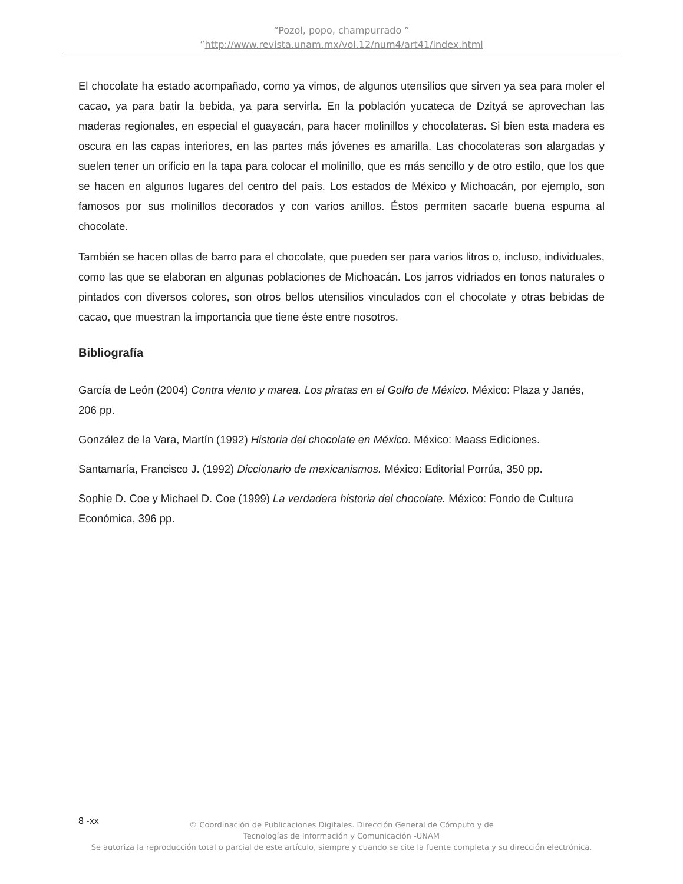“Pozol, popo, champurrado ”
”http://www.revista.unam.mx/vol.12/num4/art41/index.html
El chocolate ha estado acompañado, como ya vimos, de algunos utensilios que sirven ya sea para moler el cacao, ya para batir la bebida, ya para servirla. En la población yucateca de Dzityá se aprovechan las maderas regionales, en especial el guayacán, para hacer molinillos y chocolateras. Si bien esta madera es oscura en las capas interiores, en las partes más jóvenes es amarilla. Las chocolateras son alargadas y suelen tener un orificio en la tapa para colocar el molinillo, que es más sencillo y de otro estilo, que los que se hacen en algunos lugares del centro del país. Los estados de México y Michoacán, por ejemplo, son famosos por sus molinillos decorados y con varios anillos. Éstos permiten sacarle buena espuma al chocolate.
También se hacen ollas de barro para el chocolate, que pueden ser para varios litros o, incluso, individuales, como las que se elaboran en algunas poblaciones de Michoacán. Los jarros vidriados en tonos naturales o pintados con diversos colores, son otros bellos utensilios vinculados con el chocolate y otras bebidas de cacao, que muestran la importancia que tiene éste entre nosotros.
Bibliografía
García de León (2004) Contra viento y marea. Los piratas en el Golfo de México. México: Plaza y Janés, 206 pp.
González de la Vara, Martín (1992) Historia del chocolate en México. México: Maass Ediciones.
Santamaría, Francisco J. (1992) Diccionario de mexicanismos. México: Editorial Porrúa, 350 pp.
Sophie D. Coe y Michael D. Coe (1999) La verdadera historia del chocolate. México: Fondo de Cultura Económica, 396 pp.
8 -xx
© Coordinación de Publicaciones Digitales. Dirección General de Cómputo y de
Tecnologías de Información y Comunicación -UNAM
Se autoriza la reproducción total o parcial de este artículo, siempre y cuando se cite la fuente completa y su dirección electrónica.